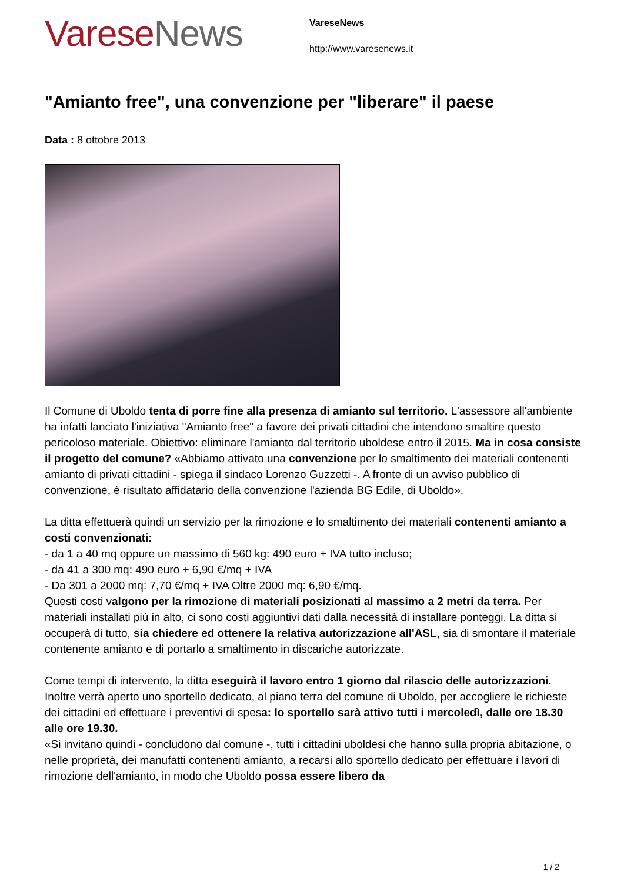Varese News
VareseNews
http://www.varesenews.it
"Amianto free", una convenzione per "liberare" il paese
Data : 8 ottobre 2013
Il Comune di Uboldo tenta di porre fine alla presenza di amianto sul territorio. L'assessore all'ambiente ha infatti lanciato l'iniziativa "Amianto free" a favore dei privati cittadini che intendono smaltire questo pericoloso materiale. Obiettivo: eliminare l'amianto dal territorio uboldese entro il 2015. Ma in cosa consiste il progetto del comune? «Abbiamo attivato una convenzione per lo smaltimento dei materiali contenenti amianto di privati cittadini - spiega il sindaco Lorenzo Guzzetti -. A fronte di un avviso pubblico di convenzione, è risultato affidatario della convenzione l'azienda BG Edile, di Uboldo».
La ditta effettuerà quindi un servizio per la rimozione e lo smaltimento dei materiali contenenti amianto a costi convenzionati:
- da 1 a 40 mq oppure un massimo di 560 kg: 490 euro + IVA tutto incluso;
- da 41 a 300 mq: 490 euro + 6,90 €/mq + IVA
- Da 301 a 2000 mq: 7,70 €/mq + IVA Oltre 2000 mq: 6,90 €/mq.
Questi costi valgono per la rimozione di materiali posizionati al massimo a 2 metri da terra. Per materiali installati più in alto, ci sono costi aggiuntivi dati dalla necessità di installare ponteggi. La ditta si occuperà di tutto, sia chiedere ed ottenere la relativa autorizzazione all'ASL, sia di smontare il materiale contenente amianto e di portarlo a smaltimento in discariche autorizzate.
Come tempi di intervento, la ditta eseguirà il lavoro entro 1 giorno dal rilascio delle autorizzazioni. Inoltre verrà aperto uno sportello dedicato, al piano terra del comune di Uboldo, per accogliere le richieste dei cittadini ed effettuare i preventivi di spesa: lo sportello sarà attivo tutti i mercoledì, dalle ore 18.30 alle ore 19.30.
«Si invitano quindi - concludono dal comune -, tutti i cittadini uboldesi che hanno sulla propria abitazione, o nelle proprietà, dei manufatti contenenti amianto, a recarsi allo sportello dedicato per effettuare i lavori di rimozione dell'amianto, in modo che Uboldo possa essere libero da
1 / 2